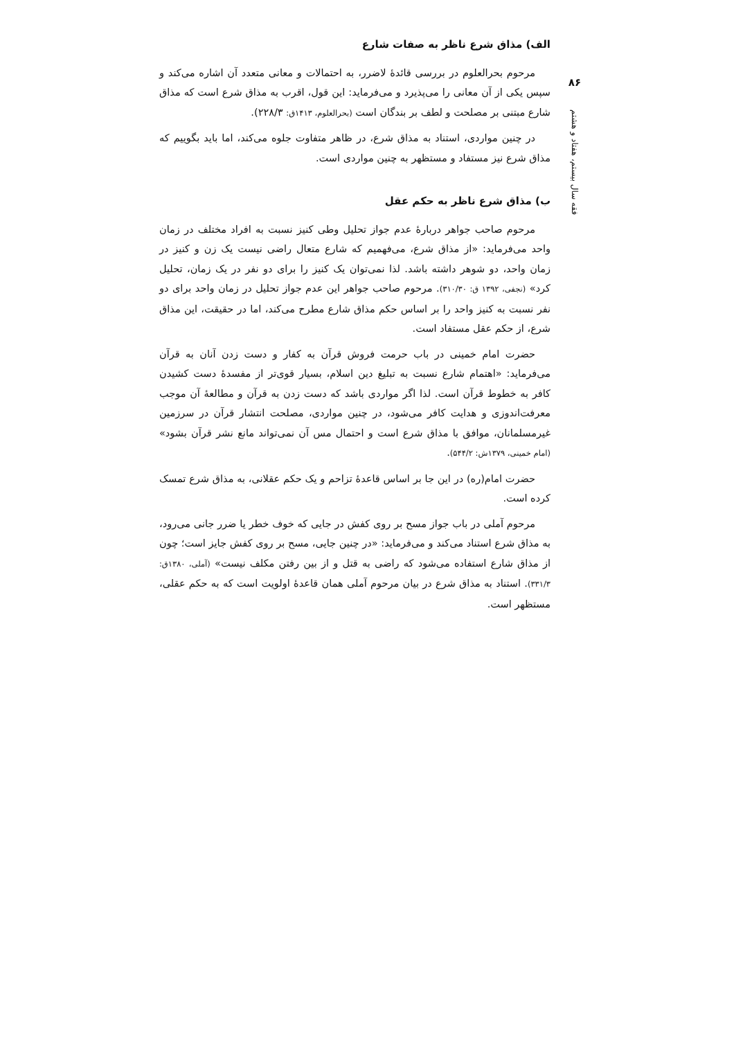۸۶
فقه سال بیستم، هفتاد و هشتم
الف) مذاق شرع ناظر به صفات شارع
مرحوم بحرالعلوم در بررسی قائدهٔ لاضرر، به احتمالات و معانی متعدد آن اشاره می‌کند و سپس یکی از آن معانی را می‌پذیرد و می‌فرماید: این قول، اقرب به مذاق شرع است که مذاق شارع مبتنی بر مصلحت و لطف بر بندگان است (بحرالعلوم، ۱۴۱۳ق: ۲۲۸/۳).
در چنین مواردی، استناد به مذاق شرع، در ظاهر متفاوت جلوه می‌کند، اما باید بگوییم که مذاق شرع نیز مستفاد و مستظهر به چنین مواردی است.
ب) مذاق شرع ناظر به حکم عقل
مرحوم صاحب جواهر دربارهٔ عدم جواز تحلیل وطی کنیز نسبت به افراد مختلف در زمان واحد می‌فرماید: «از مذاق شرع، می‌فهمیم که شارع متعال راضی نیست یک زن و کنیز در زمان واحد، دو شوهر داشته باشد. لذا نمی‌توان یک کنیز را برای دو نفر در یک زمان، تحلیل کرد» (نجفی، ۱۳۹۲ ق: ۳۱۰/۳۰). مرحوم صاحب جواهر این عدم جواز تحلیل در زمان واحد برای دو نفر نسبت به کنیز واحد را بر اساس حکم مذاق شارع مطرح می‌کند، اما در حقیقت، این مذاق شرع، از حکم عقل مستفاد است.
حضرت امام خمینی در باب حرمت فروش قرآن به کفار و دست زدن آنان به قرآن می‌فرماید: «اهتمام شارع نسبت به تبلیغ دین اسلام، بسیار قوی‌تر از مفسدهٔ دست کشیدن کافر به خطوط قرآن است. لذا اگر مواردی باشد که دست زدن به قرآن و مطالعهٔ آن موجب معرفت‌اندوزی و هدایت کافر می‌شود، در چنین مواردی، مصلحت انتشار قرآن در سرزمین غیرمسلمانان، موافق با مذاق شرع است و احتمال مس آن نمی‌تواند مانع نشر قرآن بشود» (امام خمینی، ۱۳۷۹ش: ۵۴۴/۲).
حضرت امام(ره) در این جا بر اساس قاعدهٔ تزاحم و یک حکم عقلانی، به مذاق شرع تمسک کرده است.
مرحوم آملی در باب جواز مسح بر روی کفش در جایی که خوف خطر یا ضرر جانی می‌رود، به مذاق شرع استناد می‌کند و می‌فرماید: «در چنین جایی، مسح بر روی کفش جایز است؛ چون از مذاق شارع استفاده می‌شود که راضی به قتل و از بین رفتن مکلف نیست» (آملی، ۱۳۸۰ق: ۳۳۱/۳). استناد به مذاق شرع در بیان مرحوم آملی همان قاعدهٔ اولویت است که به حکم عقلی، مستظهر است.